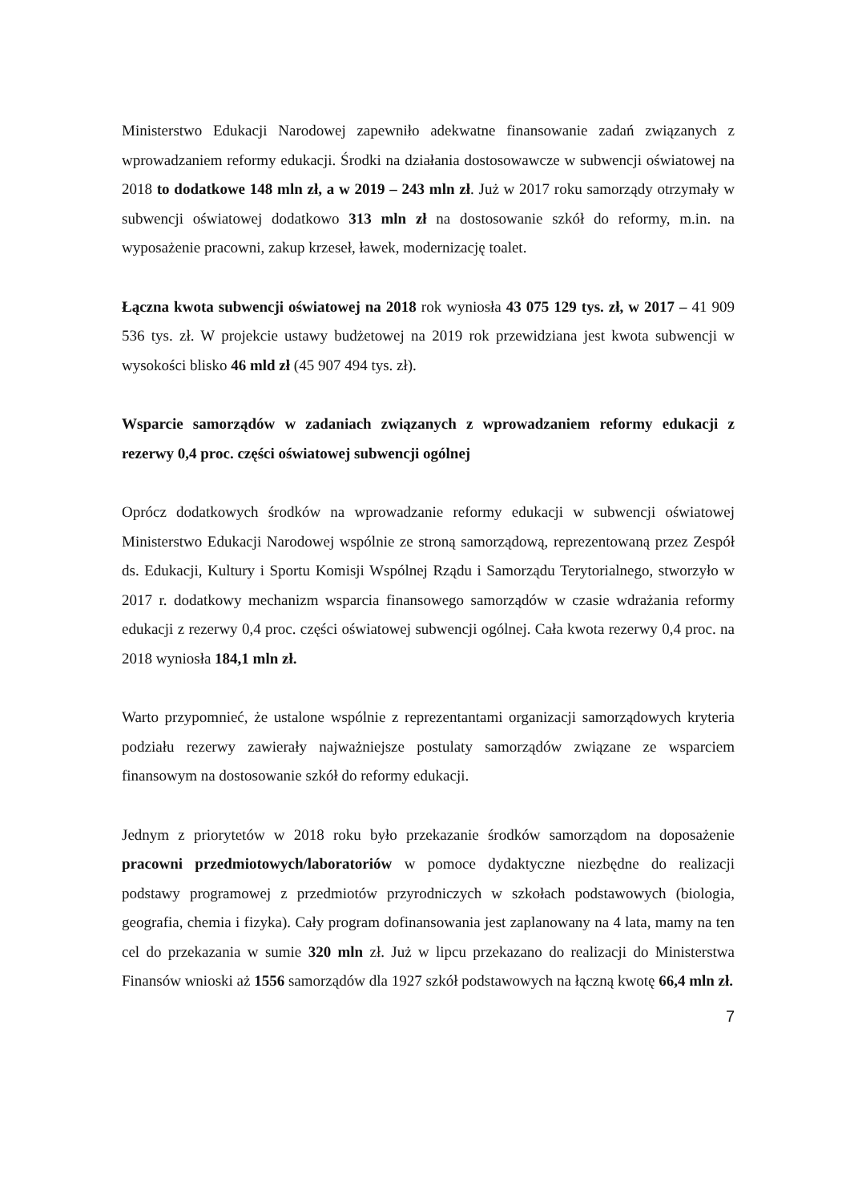Ministerstwo Edukacji Narodowej zapewniło adekwatne finansowanie zadań związanych z wprowadzaniem reformy edukacji. Środki na działania dostosowawcze w subwencji oświatowej na 2018 to dodatkowe 148 mln zł, a w 2019 – 243 mln zł. Już w 2017 roku samorządy otrzymały w subwencji oświatowej dodatkowo 313 mln zł na dostosowanie szkół do reformy, m.in. na wyposażenie pracowni, zakup krzeseł, ławek, modernizację toalet.
Łączna kwota subwencji oświatowej na 2018 rok wyniosła 43 075 129 tys. zł, w 2017 – 41 909 536 tys. zł. W projekcie ustawy budżetowej na 2019 rok przewidziana jest kwota subwencji w wysokości blisko 46 mld zł (45 907 494 tys. zł).
Wsparcie samorządów w zadaniach związanych z wprowadzaniem reformy edukacji z rezerwy 0,4 proc. części oświatowej subwencji ogólnej
Oprócz dodatkowych środków na wprowadzanie reformy edukacji w subwencji oświatowej Ministerstwo Edukacji Narodowej wspólnie ze stroną samorządową, reprezentowaną przez Zespół ds. Edukacji, Kultury i Sportu Komisji Wspólnej Rządu i Samorządu Terytorialnego, stworzyło w 2017 r. dodatkowy mechanizm wsparcia finansowego samorządów w czasie wdrażania reformy edukacji z rezerwy 0,4 proc. części oświatowej subwencji ogólnej. Cała kwota rezerwy 0,4 proc. na 2018 wyniosła 184,1 mln zł.
Warto przypomnieć, że ustalone wspólnie z reprezentantami organizacji samorządowych kryteria podziału rezerwy zawierały najważniejsze postulaty samorządów związane ze wsparciem finansowym na dostosowanie szkół do reformy edukacji.
Jednym z priorytetów w 2018 roku było przekazanie środków samorządom na doposażenie pracowni przedmiotowych/laboratoriów w pomoce dydaktyczne niezbędne do realizacji podstawy programowej z przedmiotów przyrodniczych w szkołach podstawowych (biologia, geografia, chemia i fizyka). Cały program dofinansowania jest zaplanowany na 4 lata, mamy na ten cel do przekazania w sumie 320 mln zł. Już w lipcu przekazano do realizacji do Ministerstwa Finansów wnioski aż 1556 samorządów dla 1927 szkół podstawowych na łączną kwotę 66,4 mln zł.
7